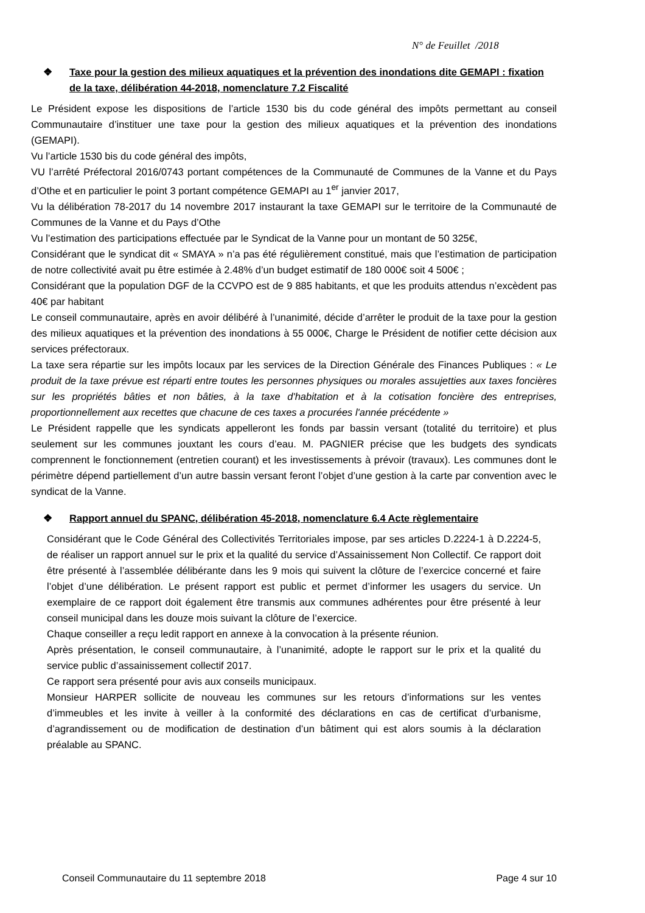N° de Feuillet /2018
❖ Taxe pour la gestion des milieux aquatiques et la prévention des inondations dite GEMAPI : fixation de la taxe, délibération 44-2018, nomenclature 7.2 Fiscalité
Le Président expose les dispositions de l’article 1530 bis du code général des impôts permettant au conseil Communautaire d’instituer une taxe pour la gestion des milieux aquatiques et la prévention des inondations (GEMAPI).
Vu l’article 1530 bis du code général des impôts,
VU l’arrêté Préfectoral 2016/0743 portant compétences de la Communauté de Communes de la Vanne et du Pays d’Othe et en particulier le point 3 portant compétence GEMAPI au 1<sup>er</sup> janvier 2017,
Vu la délibération 78-2017 du 14 novembre 2017 instaurant la taxe GEMAPI sur le territoire de la Communauté de Communes de la Vanne et du Pays d’Othe
Vu l’estimation des participations effectuée par le Syndicat de la Vanne pour un montant de 50 325€,
Considérant que le syndicat dit « SMAYA » n’a pas été régulièrement constitué, mais que l’estimation de participation de notre collectivité avait pu être estimée à 2.48% d’un budget estimatif de 180 000€ soit 4 500€ ;
Considérant que la population DGF de la CCVPO est de 9 885 habitants, et que les produits attendus n’excèdent pas 40€ par habitant
Le conseil communautaire, après en avoir délibéré à l’unanimité, décide d’arrêter le produit de la taxe pour la gestion des milieux aquatiques et la prévention des inondations à 55 000€, Charge le Président de notifier cette décision aux services préfectoraux.
La taxe sera répartie sur les impôts locaux par les services de la Direction Générale des Finances Publiques : « Le produit de la taxe prévue est réparti entre toutes les personnes physiques ou morales assujetties aux taxes foncières sur les propriétés bâties et non bâties, à la taxe d'habitation et à la cotisation foncière des entreprises, proportionnellement aux recettes que chacune de ces taxes a procurées l'année précédente »
Le Président rappelle que les syndicats appelleront les fonds par bassin versant (totalité du territoire) et plus seulement sur les communes jouxtant les cours d’eau. M. PAGNIER précise que les budgets des syndicats comprennent le fonctionnement (entretien courant) et les investissements à prévoir (travaux). Les communes dont le périmètre dépend partiellement d’un autre bassin versant feront l’objet d’une gestion à la carte par convention avec le syndicat de la Vanne.
❖ Rapport annuel du SPANC, délibération 45-2018, nomenclature 6.4 Acte règlementaire
Considérant que le Code Général des Collectivités Territoriales impose, par ses articles D.2224-1 à D.2224-5, de réaliser un rapport annuel sur le prix et la qualité du service d’Assainissement Non Collectif. Ce rapport doit être présenté à l’assemblée délibérante dans les 9 mois qui suivent la clôture de l’exercice concerné et faire l’objet d’une délibération. Le présent rapport est public et permet d’informer les usagers du service. Un exemplaire de ce rapport doit également être transmis aux communes adhérentes pour être présenté à leur conseil municipal dans les douze mois suivant la clôture de l’exercice.
Chaque conseiller a reçu ledit rapport en annexe à la convocation à la présente réunion.
Après présentation, le conseil communautaire, à l’unanimité, adopte le rapport sur le prix et la qualité du service public d’assainissement collectif 2017.
Ce rapport sera présenté pour avis aux conseils municipaux.
Monsieur HARPER sollicite de nouveau les communes sur les retours d’informations sur les ventes d’immeubles et les invite à veiller à la conformité des déclarations en cas de certificat d’urbanisme, d’agrandissement ou de modification de destination d’un bâtiment qui est alors soumis à la déclaration préalable au SPANC.
Conseil Communautaire du 11 septembre 2018 Page 4 sur 10